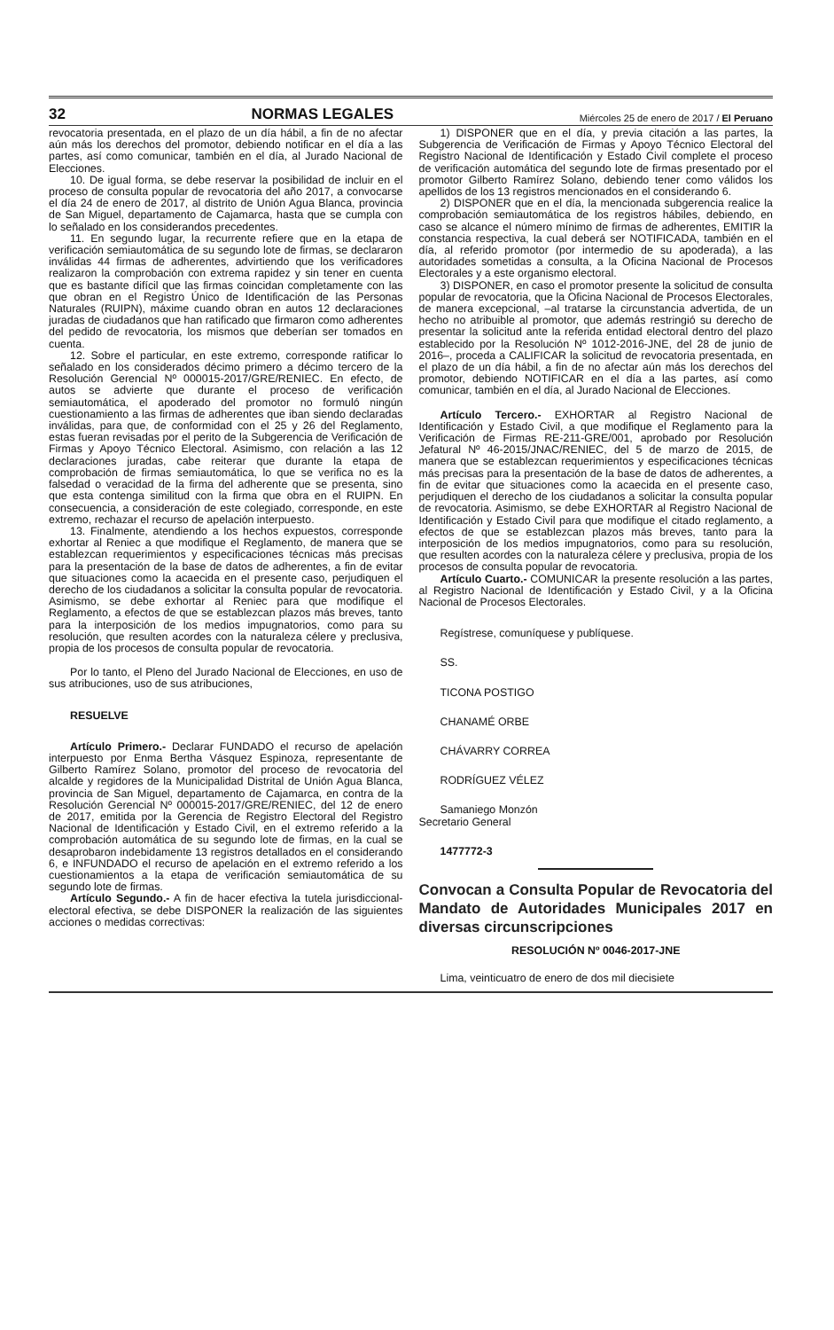32 NORMAS LEGALES Miércoles 25 de enero de 2017 / El Peruano
revocatoria presentada, en el plazo de un día hábil, a fin de no afectar aún más los derechos del promotor, debiendo notificar en el día a las partes, así como comunicar, también en el día, al Jurado Nacional de Elecciones.
10. De igual forma, se debe reservar la posibilidad de incluir en el proceso de consulta popular de revocatoria del año 2017, a convocarse el día 24 de enero de 2017, al distrito de Unión Agua Blanca, provincia de San Miguel, departamento de Cajamarca, hasta que se cumpla con lo señalado en los considerandos precedentes.
11. En segundo lugar, la recurrente refiere que en la etapa de verificación semiautomática de su segundo lote de firmas, se declararon inválidas 44 firmas de adherentes, advirtiendo que los verificadores realizaron la comprobación con extrema rapidez y sin tener en cuenta que es bastante difícil que las firmas coincidan completamente con las que obran en el Registro Único de Identificación de las Personas Naturales (RUIPN), máxime cuando obran en autos 12 declaraciones juradas de ciudadanos que han ratificado que firmaron como adherentes del pedido de revocatoria, los mismos que deberían ser tomados en cuenta.
12. Sobre el particular, en este extremo, corresponde ratificar lo señalado en los considerados décimo primero a décimo tercero de la Resolución Gerencial Nº 000015-2017/GRE/RENIEC. En efecto, de autos se advierte que durante el proceso de verificación semiautomática, el apoderado del promotor no formuló ningún cuestionamiento a las firmas de adherentes que iban siendo declaradas inválidas, para que, de conformidad con el 25 y 26 del Reglamento, estas fueran revisadas por el perito de la Subgerencia de Verificación de Firmas y Apoyo Técnico Electoral. Asimismo, con relación a las 12 declaraciones juradas, cabe reiterar que durante la etapa de comprobación de firmas semiautomática, lo que se verifica no es la falsedad o veracidad de la firma del adherente que se presenta, sino que esta contenga similitud con la firma que obra en el RUIPN. En consecuencia, a consideración de este colegiado, corresponde, en este extremo, rechazar el recurso de apelación interpuesto.
13. Finalmente, atendiendo a los hechos expuestos, corresponde exhortar al Reniec a que modifique el Reglamento, de manera que se establezcan requerimientos y especificaciones técnicas más precisas para la presentación de la base de datos de adherentes, a fin de evitar que situaciones como la acaecida en el presente caso, perjudiquen el derecho de los ciudadanos a solicitar la consulta popular de revocatoria. Asimismo, se debe exhortar al Reniec para que modifique el Reglamento, a efectos de que se establezcan plazos más breves, tanto para la interposición de los medios impugnatorios, como para su resolución, que resulten acordes con la naturaleza célere y preclusiva, propia de los procesos de consulta popular de revocatoria.
Por lo tanto, el Pleno del Jurado Nacional de Elecciones, en uso de sus atribuciones, uso de sus atribuciones,
RESUELVE
Artículo Primero.- Declarar FUNDADO el recurso de apelación interpuesto por Enma Bertha Vásquez Espinoza, representante de Gilberto Ramírez Solano, promotor del proceso de revocatoria del alcalde y regidores de la Municipalidad Distrital de Unión Agua Blanca, provincia de San Miguel, departamento de Cajamarca, en contra de la Resolución Gerencial Nº 000015-2017/GRE/RENIEC, del 12 de enero de 2017, emitida por la Gerencia de Registro Electoral del Registro Nacional de Identificación y Estado Civil, en el extremo referido a la comprobación automática de su segundo lote de firmas, en la cual se desaprobaron indebidamente 13 registros detallados en el considerando 6, e INFUNDADO el recurso de apelación en el extremo referido a los cuestionamientos a la etapa de verificación semiautomática de su segundo lote de firmas.
Artículo Segundo.- A fin de hacer efectiva la tutela jurisdiccional-electoral efectiva, se debe DISPONER la realización de las siguientes acciones o medidas correctivas:
1) DISPONER que en el día, y previa citación a las partes, la Subgerencia de Verificación de Firmas y Apoyo Técnico Electoral del Registro Nacional de Identificación y Estado Civil complete el proceso de verificación automática del segundo lote de firmas presentado por el promotor Gilberto Ramírez Solano, debiendo tener como válidos los apellidos de los 13 registros mencionados en el considerando 6.
2) DISPONER que en el día, la mencionada subgerencia realice la comprobación semiautomática de los registros hábiles, debiendo, en caso se alcance el número mínimo de firmas de adherentes, EMITIR la constancia respectiva, la cual deberá ser NOTIFICADA, también en el día, al referido promotor (por intermedio de su apoderada), a las autoridades sometidas a consulta, a la Oficina Nacional de Procesos Electorales y a este organismo electoral.
3) DISPONER, en caso el promotor presente la solicitud de consulta popular de revocatoria, que la Oficina Nacional de Procesos Electorales, de manera excepcional, –al tratarse la circunstancia advertida, de un hecho no atribuible al promotor, que además restringió su derecho de presentar la solicitud ante la referida entidad electoral dentro del plazo establecido por la Resolución Nº 1012-2016-JNE, del 28 de junio de 2016–, proceda a CALIFICAR la solicitud de revocatoria presentada, en el plazo de un día hábil, a fin de no afectar aún más los derechos del promotor, debiendo NOTIFICAR en el día a las partes, así como comunicar, también en el día, al Jurado Nacional de Elecciones.
Artículo Tercero.- EXHORTAR al Registro Nacional de Identificación y Estado Civil, a que modifique el Reglamento para la Verificación de Firmas RE-211-GRE/001, aprobado por Resolución Jefatural Nº 46-2015/JNAC/RENIEC, del 5 de marzo de 2015, de manera que se establezcan requerimientos y especificaciones técnicas más precisas para la presentación de la base de datos de adherentes, a fin de evitar que situaciones como la acaecida en el presente caso, perjudiquen el derecho de los ciudadanos a solicitar la consulta popular de revocatoria. Asimismo, se debe EXHORTAR al Registro Nacional de Identificación y Estado Civil para que modifique el citado reglamento, a efectos de que se establezcan plazos más breves, tanto para la interposición de los medios impugnatorios, como para su resolución, que resulten acordes con la naturaleza célere y preclusiva, propia de los procesos de consulta popular de revocatoria.
Artículo Cuarto.- COMUNICAR la presente resolución a las partes, al Registro Nacional de Identificación y Estado Civil, y a la Oficina Nacional de Procesos Electorales.
Regístrese, comuníquese y publíquese.
SS.
TICONA POSTIGO
CHANAMÉ ORBE
CHÁVARRY CORREA
RODRÍGUEZ VÉLEZ
Samaniego Monzón
Secretario General
1477772-3
Convocan a Consulta Popular de Revocatoria del Mandato de Autoridades Municipales 2017 en diversas circunscripciones
RESOLUCIÓN Nº 0046-2017-JNE
Lima, veinticuatro de enero de dos mil diecisiete